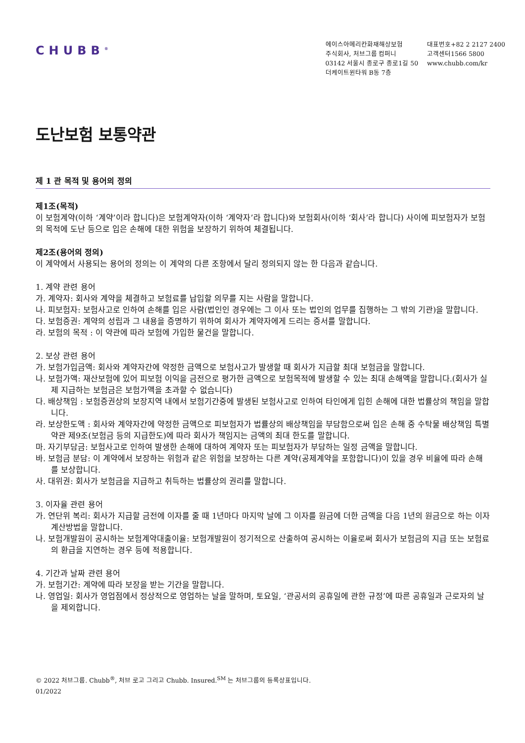CHUBB<sup>®</sup>
에이스아메리칸화재해상보험
주식회사, 처브그룹 컴퍼니
03142 서울시 종로구 종로1길 50
더케이트윈타워 B동 7층
대표번호+82 2 2127 2400
고객센터1566 5800
www.chubb.com/kr
도난보험 보통약관
제 1 관 목적 및 용어의 정의
제1조(목적)
이 보험계약(이하 ‘계약’이라 합니다)은 보험계약자(이하 ‘계약자’라 합니다)와 보험회사(이하 ‘회사’라 합니다) 사이에 피보험자가 보험의 목적에 도난 등으로 입은 손해에 대한 위험을 보장하기 위하여 체결됩니다.
제2조(용어의 정의)
이 계약에서 사용되는 용어의 정의는 이 계약의 다른 조항에서 달리 정의되지 않는 한 다음과 같습니다.
1. 계약 관련 용어
가. 계약자: 회사와 계약을 체결하고 보험료를 납입할 의무를 지는 사람을 말합니다.
나. 피보험자: 보험사고로 인하여 손해를 입은 사람(법인인 경우에는 그 이사 또는 법인의 업무를 집행하는 그 밖의 기관)을 말합니다.
다. 보험증권: 계약의 성립과 그 내용을 증명하기 위하여 회사가 계약자에게 드리는 증서를 말합니다.
라. 보험의 목적 : 이 약관에 따라 보험에 가입한 물건을 말합니다.
2. 보상 관련 용어
가. 보험가입금액: 회사와 계약자간에 약정한 금액으로 보험사고가 발생할 때 회사가 지급할 최대 보험금을 말합니다.
나. 보험가액: 재산보험에 있어 피보험 이익을 금전으로 평가한 금액으로 보험목적에 발생할 수 있는 최대 손해액을 말합니다.(회사가 실제 지급하는 보험금은 보험가액을 초과할 수 없습니다)
다. 배상책임 : 보험증권상의 보장지역 내에서 보험기간중에 발생된 보험사고로 인하여 타인에게 입힌 손해에 대한 법률상의 책임을 말합니다.
라. 보상한도액 : 회사와 계약자간에 약정한 금액으로 피보험자가 법률상의 배상책임을 부담함으로써 입은 손해 중 수탁물 배상책임 특별약관 제9조(보험금 등의 지급한도)에 따라 회사가 책임지는 금액의 최대 한도를 말합니다.
마. 자기부담금: 보험사고로 인하여 발생한 손해에 대하여 계약자 또는 피보험자가 부담하는 일정 금액을 말합니다.
바. 보험금 분담: 이 계약에서 보장하는 위험과 같은 위험을 보장하는 다른 계약(공제계약을 포함합니다)이 있을 경우 비율에 따라 손해를 보상합니다.
사. 대위권: 회사가 보험금을 지급하고 취득하는 법률상의 권리를 말합니다.
3. 이자율 관련 용어
가. 연단위 복리: 회사가 지급할 금전에 이자를 줄 때 1년마다 마지막 날에 그 이자를 원금에 더한 금액을 다음 1년의 원금으로 하는 이자 계산방법을 말합니다.
나. 보험개발원이 공시하는 보험계약대출이율: 보험개발원이 정기적으로 산출하여 공시하는 이율로써 회사가 보험금의 지급 또는 보험료의 환급을 지연하는 경우 등에 적용합니다.
4. 기간과 날짜 관련 용어
가. 보험기간: 계약에 따라 보장을 받는 기간을 말합니다.
나. 영업일: 회사가 영업점에서 정상적으로 영업하는 날을 말하며, 토요일, ‘관공서의 공휴일에 관한 규정’에 따른 공휴일과 근로자의 날을 제외합니다.
© 2022 처브그룹. Chubb<sup>®</sup>, 처브 로고 그리고 Chubb. Insured.<sup>SM</sup> 는 처브그룹의 등록상표입니다.
01/2022